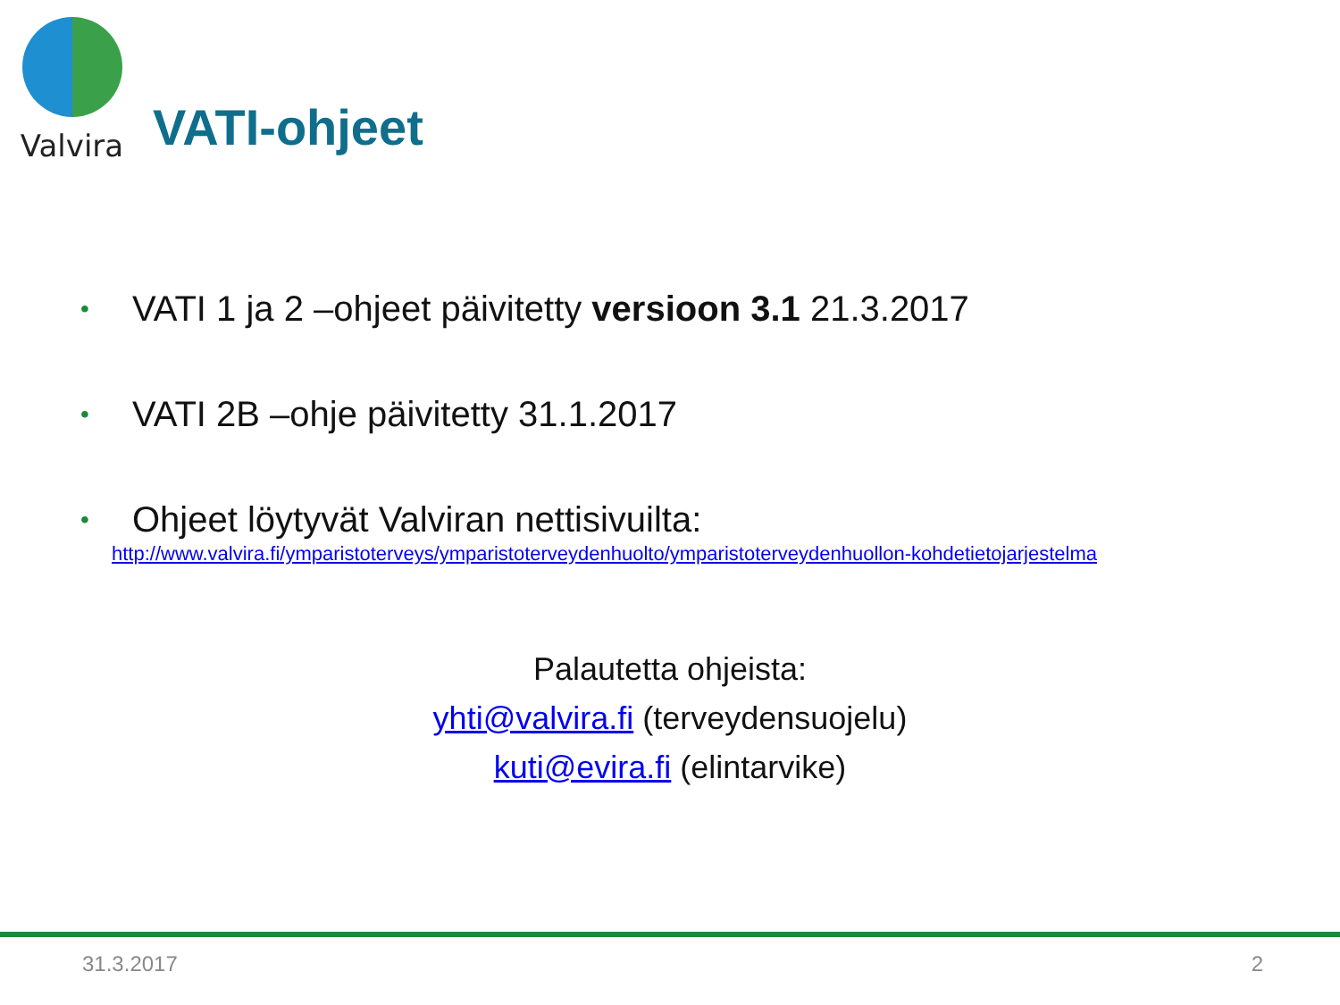Valvira
VATI-ohjeet
• VATI 1 ja 2 –ohjeet päivitetty versioon 3.1 21.3.2017
• VATI 2B –ohje päivitetty 31.1.2017
• Ohjeet löytyvät Valviran nettisivuilta:
http://www.valvira.fi/ymparistoterveys/ymparistoterveydenhuolto/ymparistoterveydenhuollon-kohdetietojarjestelma
Palautetta ohjeista:
yhti@valvira.fi (terveydensuojelu)
kuti@evira.fi (elintarvike)
31.3.2017 2